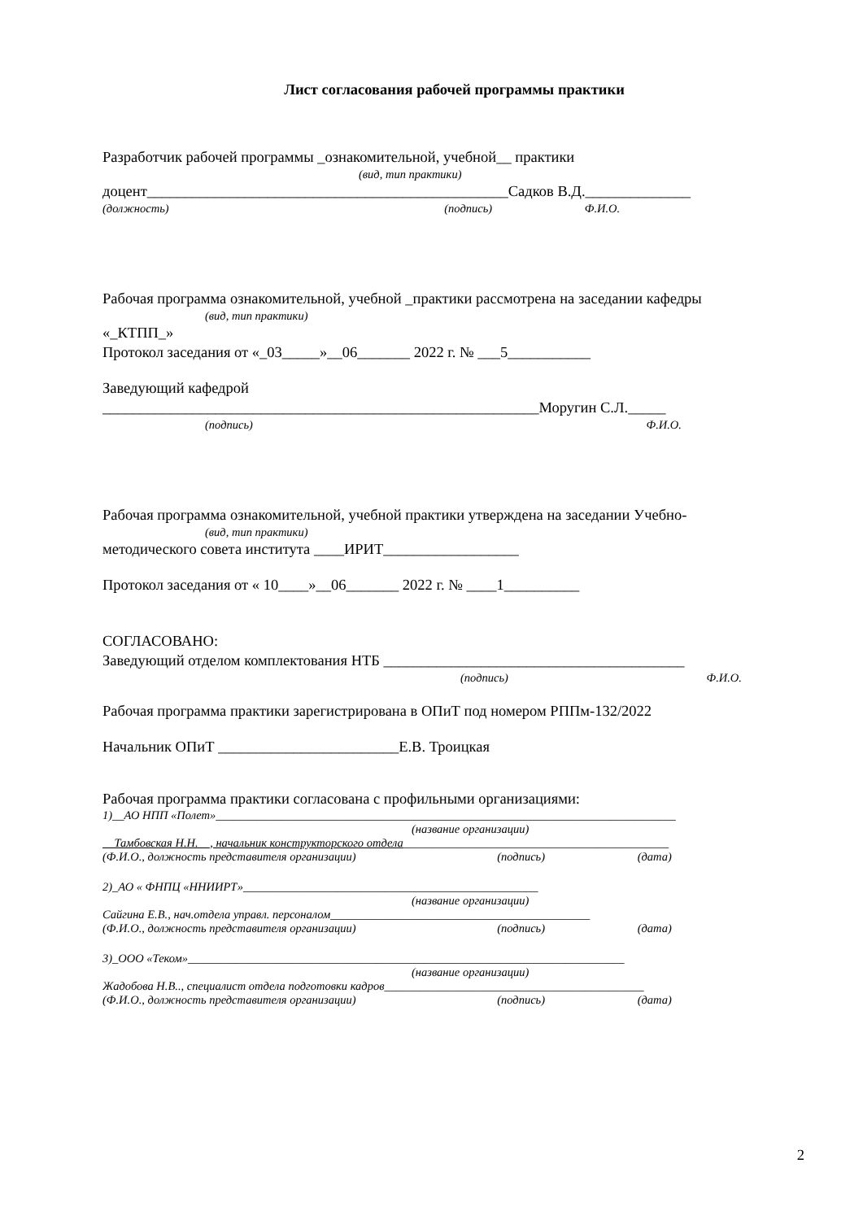Лист согласования рабочей программы практики
Разработчик рабочей программы _ознакомительной, учебной__ практики
(вид, тип практики)
доцент________________________________________________Садков В.Д.______________
(должность) (подпись) Ф.И.О.
Рабочая программа ознакомительной, учебной _практики рассмотрена на заседании кафедры
(вид, тип практики)
«_КТПП_»
Протокол заседания от «_03_____»__06_______ 2022 г. № ___5___________
Заведующий кафедрой
__________________________________________________________Моругин С.Л._____
(подпись) Ф.И.О.
Рабочая программа ознакомительной, учебной практики утверждена на заседании Учебно-
(вид, тип практики)
методического совета института ____ИРИТ__________________
Протокол заседания от « 10____»__06_______ 2022 г. № ____1__________
СОГЛАСОВАНО:
Заведующий отделом комплектования НТБ ________________________________________
(подпись) Ф.И.О.
Рабочая программа практики зарегистрирована в ОПиТ под номером РППм-132/2022
Начальник ОПиТ ________________________Е.В. Троицкая
Рабочая программа практики согласована с профильными организациями:
1)__АО НПП «Полет»______________________________________________________________________________
(название организации)
__Тамбовская Н.Н.__, начальник конструкторского отдела_____________________________________________
(Ф.И.О., должность представителя организации) (подпись) (дата)
2)_АО « ФНПЦ «ННИИРТ»__________________________________________________
(название организации)
Сайгина Е.В., нач.отдела управл. персоналом____________________________________________
(Ф.И.О., должность представителя организации) (подпись) (дата)
3)_ООО «Теком»__________________________________________________________________________
(название организации)
Жадобова Н.В.., специалист отдела подготовки кадров____________________________________________
(Ф.И.О., должность представителя организации) (подпись) (дата)
2